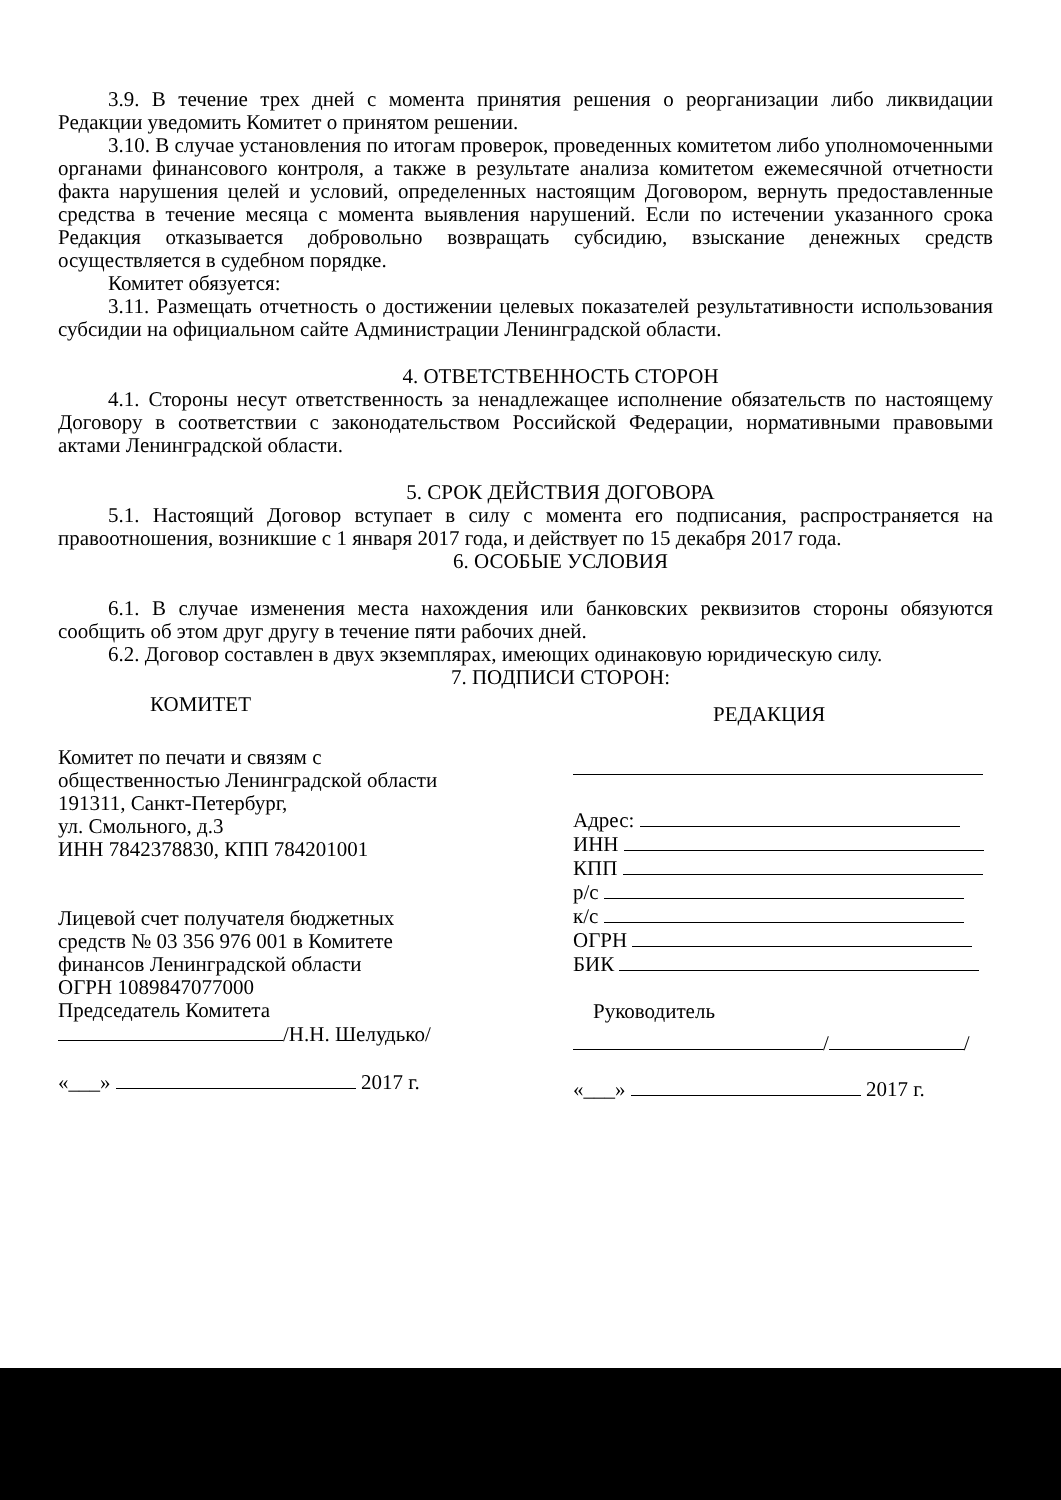3.9. В течение трех дней с момента принятия решения о реорганизации либо ликвидации Редакции уведомить Комитет о принятом решении.
3.10. В случае установления по итогам проверок, проведенных комитетом либо уполномоченными органами финансового контроля, а также в результате анализа комитетом ежемесячной отчетности факта нарушения целей и условий, определенных настоящим Договором, вернуть предоставленные средства в течение месяца с момента выявления нарушений. Если по истечении указанного срока Редакция отказывается добровольно возвращать субсидию, взыскание денежных средств осуществляется в судебном порядке.
Комитет обязуется:
3.11. Размещать отчетность о достижении целевых показателей результативности использования субсидии на официальном сайте Администрации Ленинградской области.
4. ОТВЕТСТВЕННОСТЬ СТОРОН
4.1. Стороны несут ответственность за ненадлежащее исполнение обязательств по настоящему Договору в соответствии с законодательством Российской Федерации, нормативными правовыми актами Ленинградской области.
5. СРОК ДЕЙСТВИЯ ДОГОВОРА
5.1. Настоящий Договор вступает в силу с момента его подписания, распространяется на правоотношения, возникшие с 1 января 2017 года, и действует по 15 декабря 2017 года.
6. ОСОБЫЕ УСЛОВИЯ
6.1. В случае изменения места нахождения или банковских реквизитов стороны обязуются сообщить об этом друг другу в течение пяти рабочих дней.
6.2. Договор составлен в двух экземплярах, имеющих одинаковую юридическую силу.
7. ПОДПИСИ СТОРОН:
КОМИТЕТ
Комитет по печати и связям с
общественностью Ленинградской области
191311, Санкт-Петербург,
ул. Смольного, д.3
ИНН 7842378830, КПП 784201001
Лицевой счет получателя бюджетных
средств № 03 356 976 001 в Комитете
финансов Ленинградской области
ОГРН 1089847077000
Председатель Комитета
/Н.Н. Шелудько/
«___» 2017 г.
РЕДАКЦИЯ
Адрес:
ИНН
КПП
р/с
к/с
ОГРН
БИК
Руководитель
/ /
«___» 2017 г.